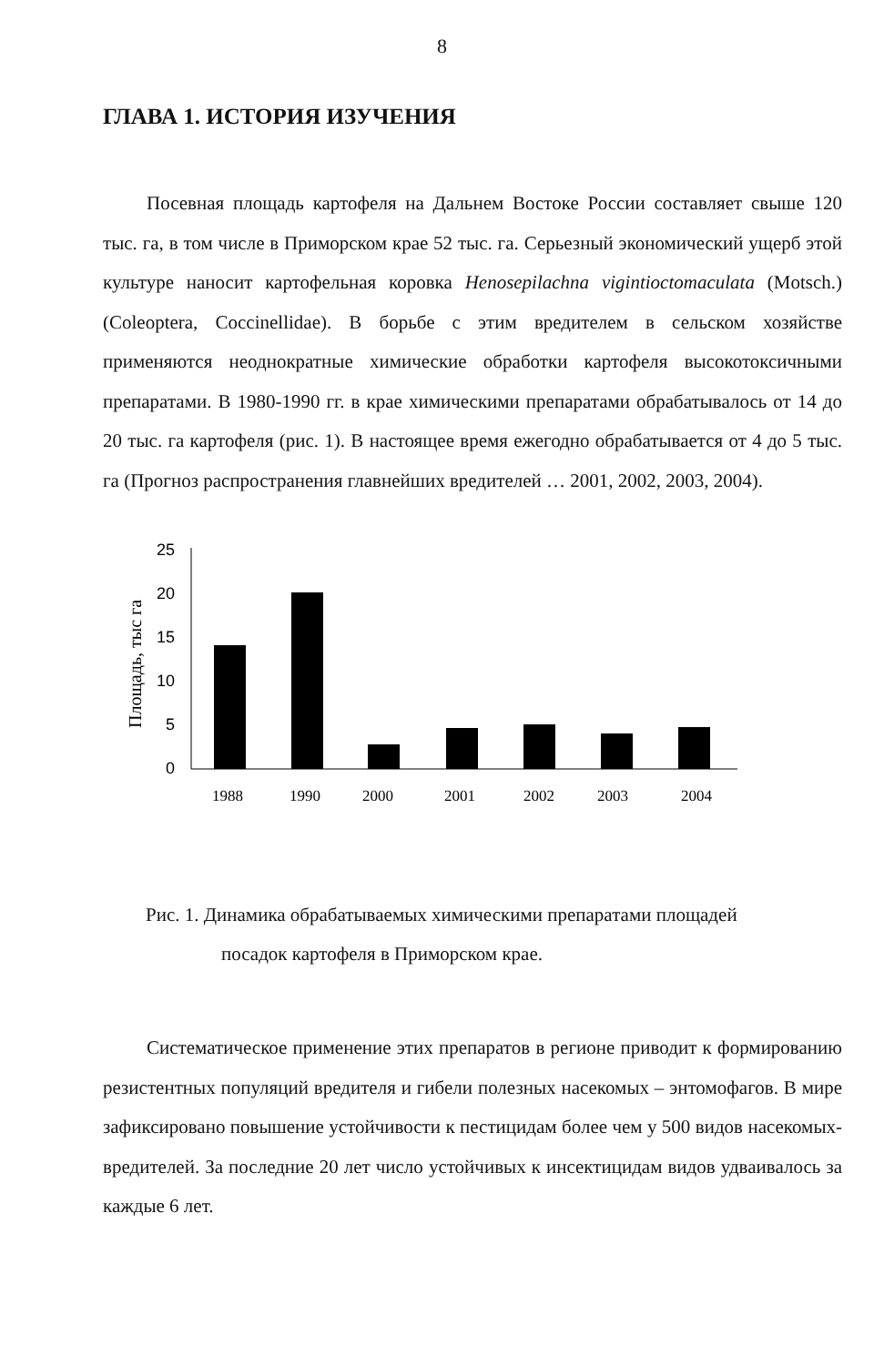8
ГЛАВА 1. ИСТОРИЯ ИЗУЧЕНИЯ
Посевная площадь картофеля на Дальнем Востоке России составляет свыше 120 тыс. га, в том числе в Приморском крае 52 тыс. га. Серьезный экономический ущерб этой культуре наносит картофельная коровка Henosepilachna vigintioctomaculata (Motsch.) (Coleoptera, Coccinellidae). В борьбе с этим вредителем в сельском хозяйстве применяются неоднократные химические обработки картофеля высокотоксичными препаратами. В 1980-1990 гг. в крае химическими препаратами обрабатывалось от 14 до 20 тыс. га картофеля (рис. 1). В настоящее время ежегодно обрабатывается от 4 до 5 тыс. га (Прогноз распространения главнейших вредителей … 2001, 2002, 2003, 2004).
Площадь, тыс га
25
20
15
10
5
0
1988
1990
2000
2001
2002
2003
2004
Рис. 1. Динамика обрабатываемых химическими препаратами площадей
посадок картофеля в Приморском крае.
Систематическое применение этих препаратов в регионе приводит к формированию резистентных популяций вредителя и гибели полезных насекомых – энтомофагов. В мире зафиксировано повышение устойчивости к пестицидам более чем у 500 видов насекомых-вредителей. За последние 20 лет число устойчивых к инсектицидам видов удваивалось за каждые 6 лет.